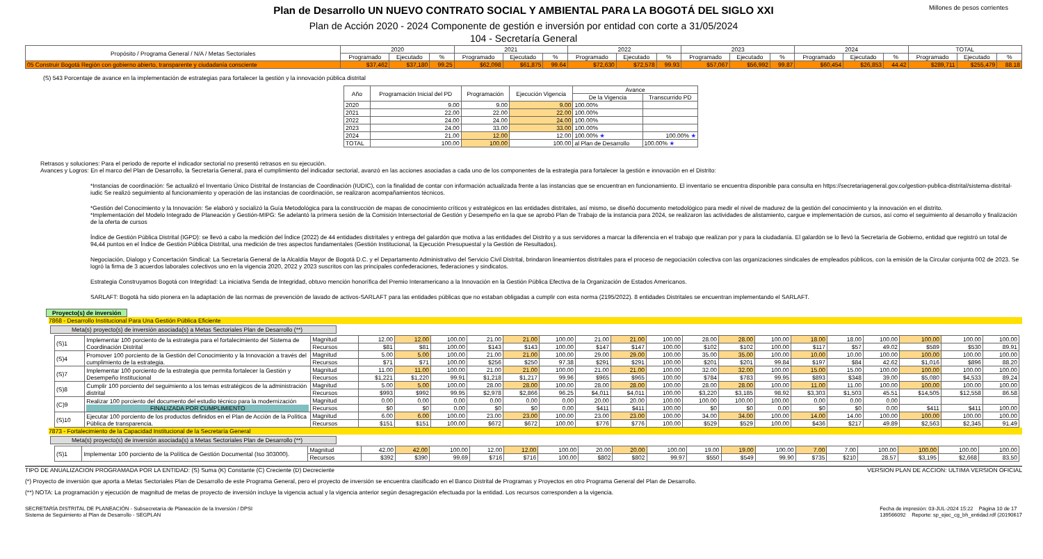Millones de pesos corrientes
Plan de Desarrollo UN NUEVO CONTRATO SOCIAL Y AMBIENTAL PARA LA BOGOTÁ DEL SIGLO XXI
Plan de Acción 2020 - 2024 Componente de gestión e inversión por entidad con corte a 31/05/2024
104 - Secretaría General
| Propósito / Programa General / N/A / Metas Sectoriales | 2020 | | | 2021 | | | 2022 | | | 2023 | | | 2024 | | | TOTAL | | |
| --- | --- | --- | --- | --- | --- | --- | --- | --- | --- | --- | --- | --- | --- | --- | --- | --- | --- | --- |
| | Programado | Ejecutado | % | Programado | Ejecutado | % | Programado | Ejecutado | % | Programado | Ejecutado | % | Programado | Ejecutado | % | Programado | Ejecutado | % |
| 05 Construir Bogotá Región con gobierno abierto, transparente y ciudadanía consciente | $37,462 | $37,180 | 99.25 | $62,098 | $61,875 | 99.64 | $72,630 | $72,578 | 99.93 | $57,067 | $56,992 | 99.87 | $60,454 | $26,853 | 44.42 | $289,711 | $255,479 | 88.18 |
(S) 543 Porcentaje de avance en la implementación de estrategias para fortalecer la gestión y la innovación pública distrital
| Año | Programación Inicial del PD | Programación | Ejecución Vigencia | Avance | |
| --- | --- | --- | --- | --- | --- |
| | | | | De la Vigencia | Transcurrido PD |
| 2020 | 9.00 | 9.00 | 9.00 | 100.00% | |
| 2021 | 22.00 | 22.00 | 22.00 | 100.00% | |
| 2022 | 24.00 | 24.00 | 24.00 | 100.00% | |
| 2023 | 24.00 | 33.00 | 33.00 | 100.00% | |
| 2024 | 21.00 | 12.00 | 12.00 | 100.00% ★ | 100.00% ★ |
| TOTAL | 100.00 | 100.00 | 100.00 | al Plan de Desarrollo | 100.00% ★ |
Retrasos y soluciones: Para el periodo de reporte el indicador sectorial no presentó retrasos en su ejecución.
Avances y Logros: En el marco del Plan de Desarrollo, la Secretaría General, para el cumplimiento del indicador sectorial, avanzó en las acciones asociadas a cada uno de los componentes de la estrategia para fortalecer la gestión e innovación en el Distrito:
*Instancias de coordinación: Se actualizó el Inventario Único Distrital de Instancias de Coordinación (IUDIC), con la finalidad de contar con información actualizada frente a las instancias que se encuentran en funcionamiento. El inventario se encuentra disponible para consulta en https://secretariageneral.gov.co/gestion-publica-distrital/sistema-distrital-iudic Se realizó seguimiento al funcionamiento y operación de las instancias de coordinación, se realizaron acompañamientos técnicos.
*Gestión del Conocimiento y la Innovación: Se elaboró y socializó la Guía Metodológica para la construcción de mapas de conocimiento críticos y estratégicos en las entidades distritales, así mismo, se diseñó documento metodológico para medir el nivel de madurez de la gestión del conocimiento y la innovación en el distrito.
*Implementación del Modelo Integrado de Planeación y Gestión-MIPG: Se adelantó la primera sesión de la Comisión Intersectorial de Gestión y Desempeño en la que se aprobó Plan de Trabajo de la instancia para 2024, se realizaron las actividades de alistamiento, cargue e implementación de cursos, así como el seguimiento al desarrollo y finalización de la oferta de cursos
Índice de Gestión Pública Distrital (IGPD): se llevó a cabo la medición del Índice (2022) de 44 entidades distritales y entrega del galardón que motiva a las entidades del Distrito y a sus servidores a marcar la diferencia en el trabajo que realizan por y para la ciudadanía. El galardón se lo llevó la Secretaría de Gobierno, entidad que registró un total de 94,44 puntos en el Índice de Gestión Pública Distrital, una medición de tres aspectos fundamentales (Gestión Institucional, la Ejecución Presupuestal y la Gestión de Resultados).
Negociación, Dialogo y Concertación Sindical: La Secretaría General de la Alcaldía Mayor de Bogotá D.C. y el Departamento Administrativo del Servicio Civil Distrital, brindaron lineamientos distritales para el proceso de negociación colectiva con las organizaciones sindicales de empleados públicos, con la emisión de la Circular conjunta 002 de 2023. Se logró la firma de 3 acuerdos laborales colectivos uno en la vigencia 2020, 2022 y 2023 suscritos con las principales confederaciones, federaciones y sindicatos.
Estrategia Construyamos Bogotá con Integridad: La iniciativa Senda de Integridad, obtuvo mención honorífica del Premio Interamericano a la Innovación en la Gestión Pública Efectiva de la Organización de Estados Americanos.
SARLAFT: Bogotá ha sido pionera en la adaptación de las normas de prevención de lavado de activos-SARLAFT para las entidades públicas que no estaban obligadas a cumplir con esta norma (2195/2022). 8 entidades Distritales se encuentran implementando el SARLAFT.
Proyecto(s) de inversión
7868 - Desarrollo Institucional Para Una Gestión Pública Eficiente
Meta(s) proyecto(s) de inversión asociada(s) a Metas Sectoriales Plan de Desarrollo (**)
| (S)1 | Implementar 100 porciento de la estrategia para el fortalecimiento del Sistema de Coordinación Distrital | Magnitud | 12.00 | 12.00 | 100.00 | 21.00 | 21.00 | 100.00 | 21.00 | 21.00 | 100.00 | 28.00 | 28.00 | 100.00 | 18.00 | 18.00 | 100.00 | 100.00 | 100.00 | 100.00 |
| | | Recursos | $81 | $81 | 100.00 | $143 | $143 | 100.00 | $147 | $147 | 100.00 | $102 | $102 | 100.00 | $117 | $57 | 49.02 | $589 | $530 | 89.91 |
| (S)4 | Promover 100 porciento de la Gestión del Conocimiento y la Innovación a través del cumplimiento de la estrategia. | Magnitud | 5.00 | 5.00 | 100.00 | 21.00 | 21.00 | 100.00 | 29.00 | 29.00 | 100.00 | 35.00 | 35.00 | 100.00 | 10.00 | 10.00 | 100.00 | 100.00 | 100.00 | 100.00 |
| | | Recursos | $71 | $71 | 100.00 | $256 | $250 | 97.38 | $291 | $291 | 100.00 | $201 | $201 | 99.84 | $197 | $84 | 42.62 | $1,016 | $896 | 88.20 |
| (S)7 | Implementar 100 porciento de la estrategia que permita fortalecer la Gestión y Desempeño Institucional | Magnitud | 11.00 | 11.00 | 100.00 | 21.00 | 21.00 | 100.00 | 21.00 | 21.00 | 100.00 | 32.00 | 32.00 | 100.00 | 15.00 | 15.00 | 100.00 | 100.00 | 100.00 | 100.00 |
| | | Recursos | $1,221 | $1,220 | 99.91 | $1,218 | $1,217 | 99.96 | $965 | $965 | 100.00 | $784 | $783 | 99.95 | $893 | $348 | 39.00 | $5,080 | $4,533 | 89.24 |
| (S)8 | Cumplir 100 porciento del seguimiento a los temas estratégicos de la administración distrital | Magnitud | 5.00 | 5.00 | 100.00 | 28.00 | 28.00 | 100.00 | 28.00 | 28.00 | 100.00 | 28.00 | 28.00 | 100.00 | 11.00 | 11.00 | 100.00 | 100.00 | 100.00 | 100.00 |
| | | Recursos | $993 | $992 | 99.95 | $2,978 | $2,866 | 96.25 | $4,011 | $4,011 | 100.00 | $3,220 | $3,185 | 98.92 | $3,303 | $1,503 | 45.51 | $14,505 | $12,558 | 86.58 |
| (C)9 | Realizar 100 porciento del documento del estudio técnico para la modernización FINALIZADA POR CUMPLIMIENTO | Magnitud | 0.00 | 0.00 | 0.00 | 0.00 | 0.00 | 0.00 | 20.00 | 20.00 | 100.00 | 100.00 | 100.00 | 100.00 | 0.00 | 0.00 | 0.00 | | | |
| | | Recursos | $0 | $0 | 0.00 | $0 | $0 | 0.00 | $411 | $411 | 100.00 | $0 | $0 | 0.00 | $0 | $0 | 0.00 | $411 | $411 | 100.00 |
| (S)10 | Ejecutar 100 porciento de los productos definidos en el Plan de Acción de la Política Pública de transparencia. | Magnitud | 6.00 | 6.00 | 100.00 | 23.00 | 23.00 | 100.00 | 23.00 | 23.00 | 100.00 | 34.00 | 34.00 | 100.00 | 14.00 | 14.00 | 100.00 | 100.00 | 100.00 | 100.00 |
| | | Recursos | $151 | $151 | 100.00 | $672 | $672 | 100.00 | $776 | $776 | 100.00 | $529 | $529 | 100.00 | $436 | $217 | 49.89 | $2,563 | $2,345 | 91.49 |
7873 - Fortalecimiento de la Capacidad Institucional de la Secretaría General
Meta(s) proyecto(s) de inversión asociada(s) a Metas Sectoriales Plan de Desarrollo (**)
| (S)1 | Implementar 100 porciento de la Política de Gestión Documental (Iso 303000). | Magnitud | 42.00 | 42.00 | 100.00 | 12.00 | 12.00 | 100.00 | 20.00 | 20.00 | 100.00 | 19.00 | 19.00 | 100.00 | 7.00 | 7.00 | 100.00 | 100.00 | 100.00 | 100.00 |
| | | Recursos | $392 | $390 | 99.69 | $716 | $716 | 100.00 | $802 | $802 | 99.97 | $550 | $549 | 99.90 | $735 | $210 | 28.57 | $3,195 | $2,668 | 83.50 |
TIPO DE ANUALIZACION PROGRAMADA POR LA ENTIDAD: (S) Suma (K) Constante (C) Creciente (D) Decreciente VERSION PLAN DE ACCION: ULTIMA VERSION OFICIAL
(*) Proyecto de inversión que aporta a Metas Sectoriales Plan de Desarrollo de este Programa General, pero el proyecto de inversión se encuentra clasificado en el Banco Distrital de Programas y Proyectos en otro Programa General del Plan de Desarrollo.
(**) NOTA: La programación y ejecución de magnitud de metas de proyecto de inversión incluye la vigencia actual y la vigencia anterior según desagregación efectuada por la entidad. Los recursos corresponden a la vigencia.
SECRETARÍA DISTRITAL DE PLANEACIÓN - Subsecretaría de Planeación de la Inversión / DPSI
Sistema de Seguimiento al Plan de Desarrollo - SEGPLAN
Fecha de impresión: 03-JUL-2024 15:22 Página 10 de 17
139566092 Reporte: sp_ejec_cg_bh_entidad.rdf (20190617